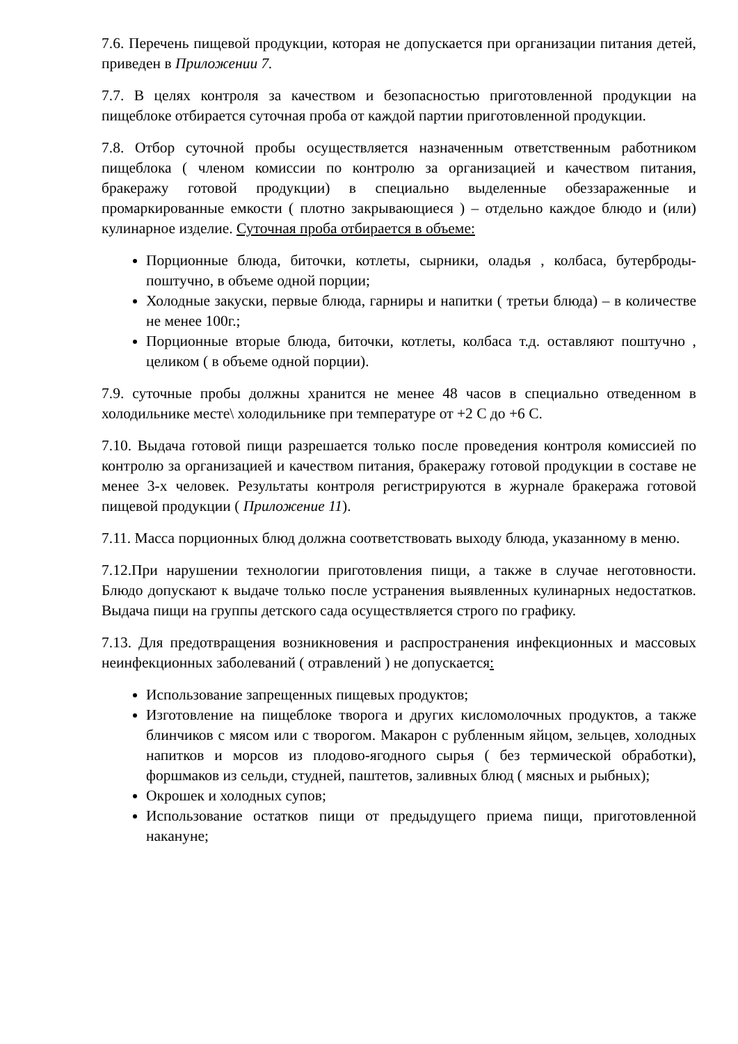7.6. Перечень пищевой продукции, которая не допускается при организации питания детей, приведен в Приложении 7.
7.7. В целях контроля за качеством и безопасностью приготовленной продукции на пищеблоке отбирается суточная проба от каждой партии приготовленной продукции.
7.8. Отбор суточной пробы осуществляется назначенным ответственным работником пищеблока ( членом комиссии по контролю за организацией и качеством питания, бракеражу готовой продукции) в специально выделенные обеззараженные и промаркированные емкости ( плотно закрывающиеся ) – отдельно каждое блюдо и (или) кулинарное изделие. Суточная проба отбирается в объеме:
Порционные блюда, биточки, котлеты, сырники, оладья , колбаса, бутерброды- поштучно, в объеме одной порции;
Холодные закуски, первые блюда, гарниры и напитки ( третьи блюда) – в количестве не менее 100г.;
Порционные вторые блюда, биточки, котлеты, колбаса т.д. оставляют поштучно , целиком ( в объеме одной порции).
7.9. суточные пробы должны хранится не менее 48 часов в специально отведенном в холодильнике месте\ холодильнике при температуре от +2 С до +6 С.
7.10. Выдача готовой пищи разрешается только после проведения контроля комиссией по контролю за организацией и качеством питания, бракеражу готовой продукции в составе не менее 3-х человек. Результаты контроля регистрируются в журнале бракеража готовой пищевой продукции ( Приложение 11).
7.11. Масса порционных блюд должна соответствовать выходу блюда, указанному в меню.
7.12.При нарушении технологии приготовления пищи, а также в случае неготовности. Блюдо допускают к выдаче только после устранения выявленных кулинарных недостатков. Выдача пищи на группы детского сада осуществляется строго по графику.
7.13. Для предотвращения возникновения и распространения инфекционных и массовых неинфекционных заболеваний ( отравлений ) не допускается:
Использование запрещенных пищевых продуктов;
Изготовление на пищеблоке творога и других кисломолочных продуктов, а также блинчиков с мясом или с творогом. Макарон с рубленным яйцом, зельцев, холодных напитков и морсов из плодово-ягодного сырья ( без термической обработки), форшмаков из сельди, студней, паштетов, заливных блюд ( мясных и рыбных);
Окрошек и холодных супов;
Использование остатков пищи от предыдущего приема пищи, приготовленной накануне;